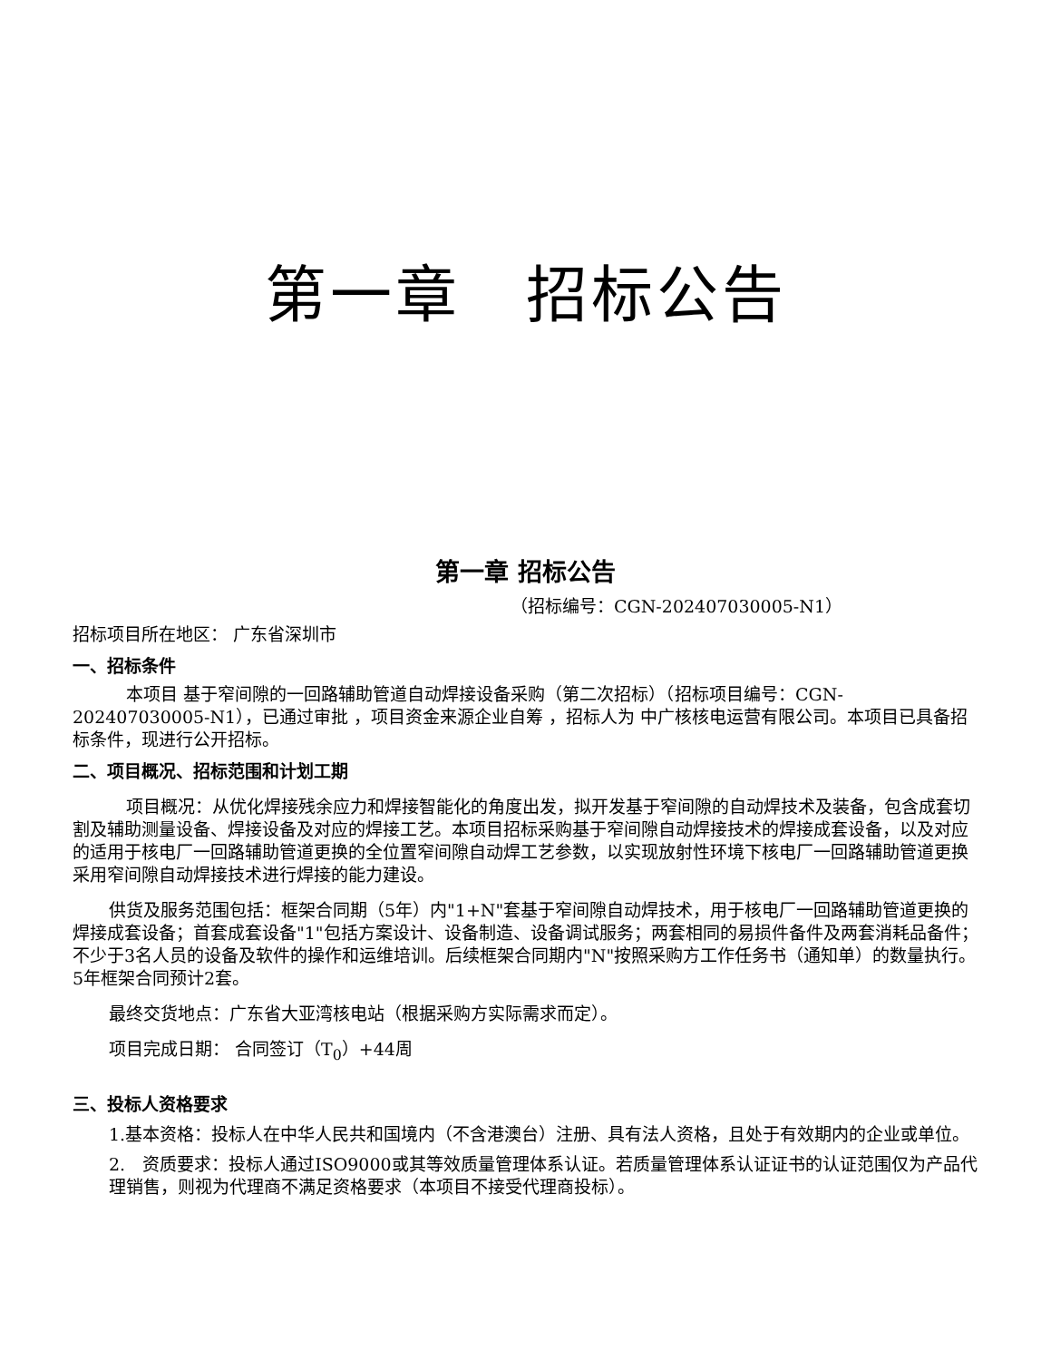第一章　招标公告
第一章 招标公告
（招标编号：CGN-202407030005-N1）
招标项目所在地区： 广东省深圳市
一、招标条件
　本项目 基于窄间隙的一回路辅助管道自动焊接设备采购（第二次招标）（招标项目编号：CGN-202407030005-N1），已通过审批 ，项目资金来源企业自筹 ，招标人为 中广核核电运营有限公司。本项目已具备招标条件，现进行公开招标。
二、项目概况、招标范围和计划工期
　项目概况：从优化焊接残余应力和焊接智能化的角度出发，拟开发基于窄间隙的自动焊技术及装备，包含成套切割及辅助测量设备、焊接设备及对应的焊接工艺。本项目招标采购基于窄间隙自动焊接技术的焊接成套设备，以及对应的适用于核电厂一回路辅助管道更换的全位置窄间隙自动焊工艺参数，以实现放射性环境下核电厂一回路辅助管道更换采用窄间隙自动焊接技术进行焊接的能力建设。
供货及服务范围包括：框架合同期（5年）内"1+N"套基于窄间隙自动焊技术，用于核电厂一回路辅助管道更换的焊接成套设备；首套成套设备"1"包括方案设计、设备制造、设备调试服务；两套相同的易损件备件及两套消耗品备件；不少于3名人员的设备及软件的操作和运维培训。后续框架合同期内"N"按照采购方工作任务书（通知单）的数量执行。5年框架合同预计2套。
最终交货地点：广东省大亚湾核电站（根据采购方实际需求而定）。
项目完成日期： 合同签订（T<sub>0</sub>）+44周
三、投标人资格要求
1.基本资格：投标人在中华人民共和国境内（不含港澳台）注册、具有法人资格，且处于有效期内的企业或单位。
2.　资质要求：投标人通过ISO9000或其等效质量管理体系认证。若质量管理体系认证证书的认证范围仅为产品代理销售，则视为代理商不满足资格要求（本项目不接受代理商投标）。